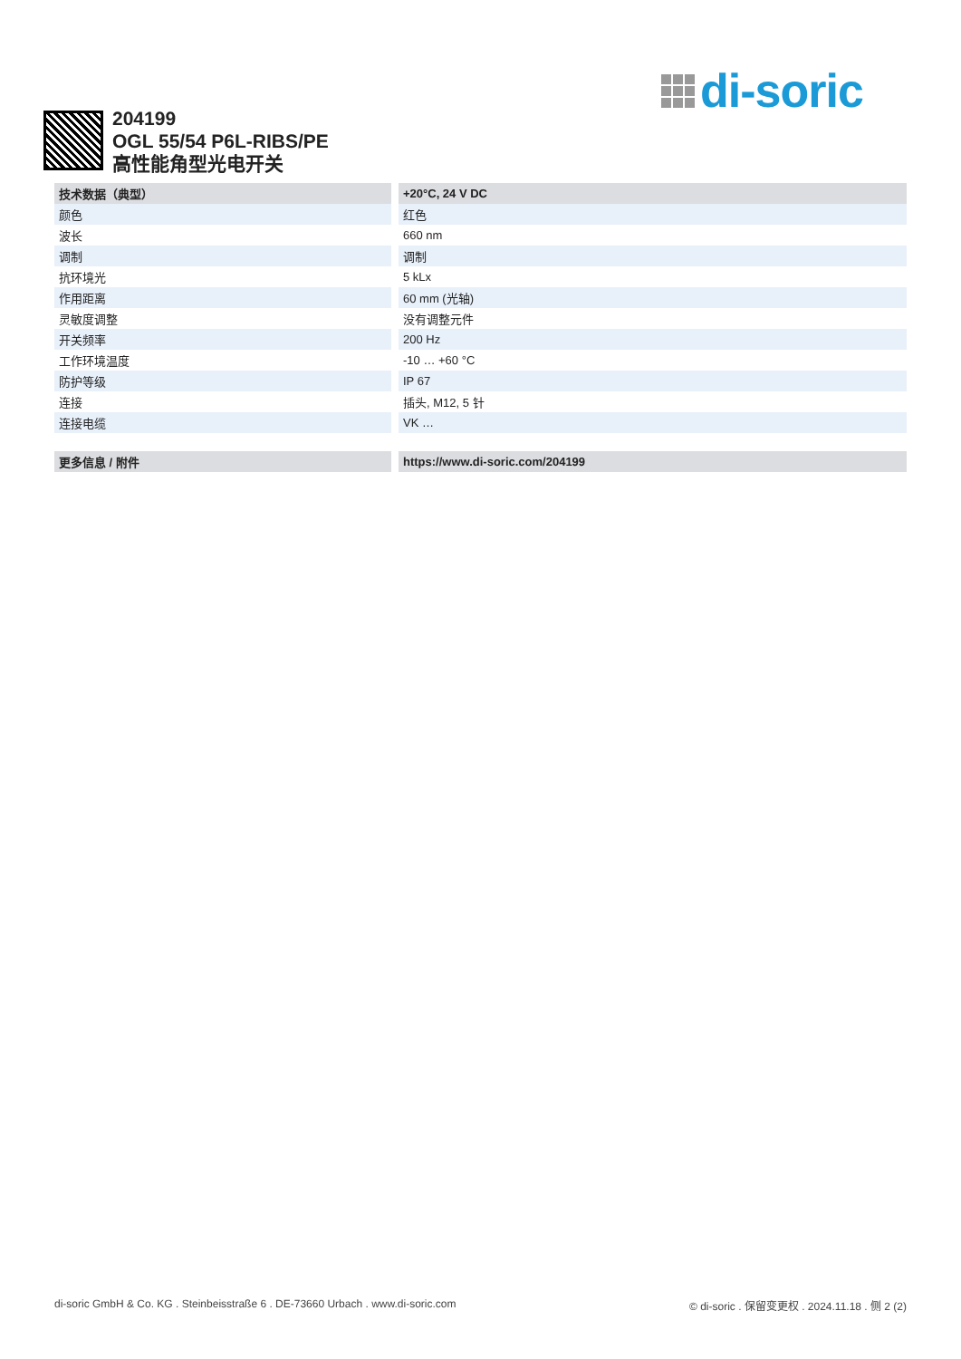di-soric
204199
OGL 55/54 P6L-RIBS/PE
高性能角型光电开关
| 技术数据（典型） | +20°C, 24 V DC |
| --- | --- |
| 颜色 | 红色 |
| 波长 | 660 nm |
| 调制 | 调制 |
| 抗环境光 | 5 kLx |
| 作用距离 | 60 mm (光轴) |
| 灵敏度调整 | 没有调整元件 |
| 开关频率 | 200 Hz |
| 工作环境温度 | -10 … +60 °C |
| 防护等级 | IP 67 |
| 连接 | 插头, M12, 5 针 |
| 连接电缆 | VK … |
| 更多信息 / 附件 | https://www.di-soric.com/204199 |
di-soric GmbH & Co. KG . Steinbeisstraße 6 . DE-73660 Urbach . www.di-soric.com © di-soric . 保留变更权 . 2024.11.18 . 侧 2 (2)